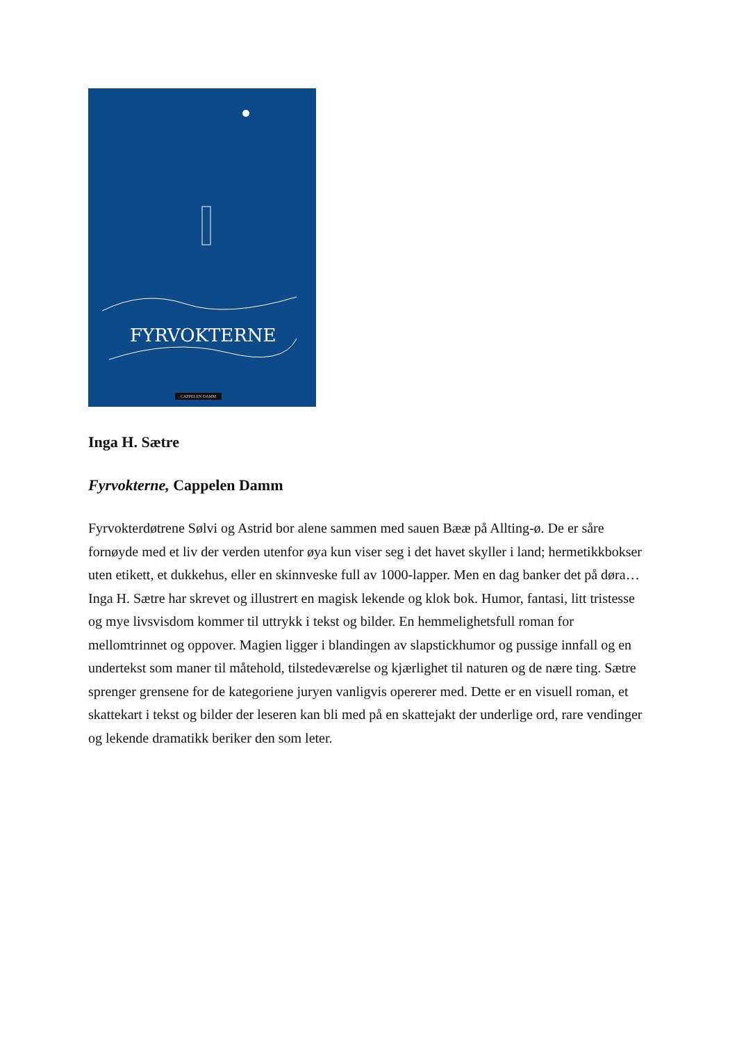FYRVOKTERNE
CAPPELEN DAMM
Inga H. Sætre
Fyrvokterne, Cappelen Damm
Fyrvokterdøtrene Sølvi og Astrid bor alene sammen med sauen Bææ på Allting-ø. De er såre fornøyde med et liv der verden utenfor øya kun viser seg i det havet skyller i land; hermetikkbokser uten etikett, et dukkehus, eller en skinnveske full av 1000-lapper. Men en dag banker det på døra…
Inga H. Sætre har skrevet og illustrert en magisk lekende og klok bok. Humor, fantasi, litt tristesse og mye livsvisdom kommer til uttrykk i tekst og bilder. En hemmelighetsfull roman for mellomtrinnet og oppover. Magien ligger i blandingen av slapstickhumor og pussige innfall og en undertekst som maner til måtehold, tilstedeværelse og kjærlighet til naturen og de nære ting. Sætre sprenger grensene for de kategoriene juryen vanligvis opererer med. Dette er en visuell roman, et skattekart i tekst og bilder der leseren kan bli med på en skattejakt der underlige ord, rare vendinger og lekende dramatikk beriker den som leter.